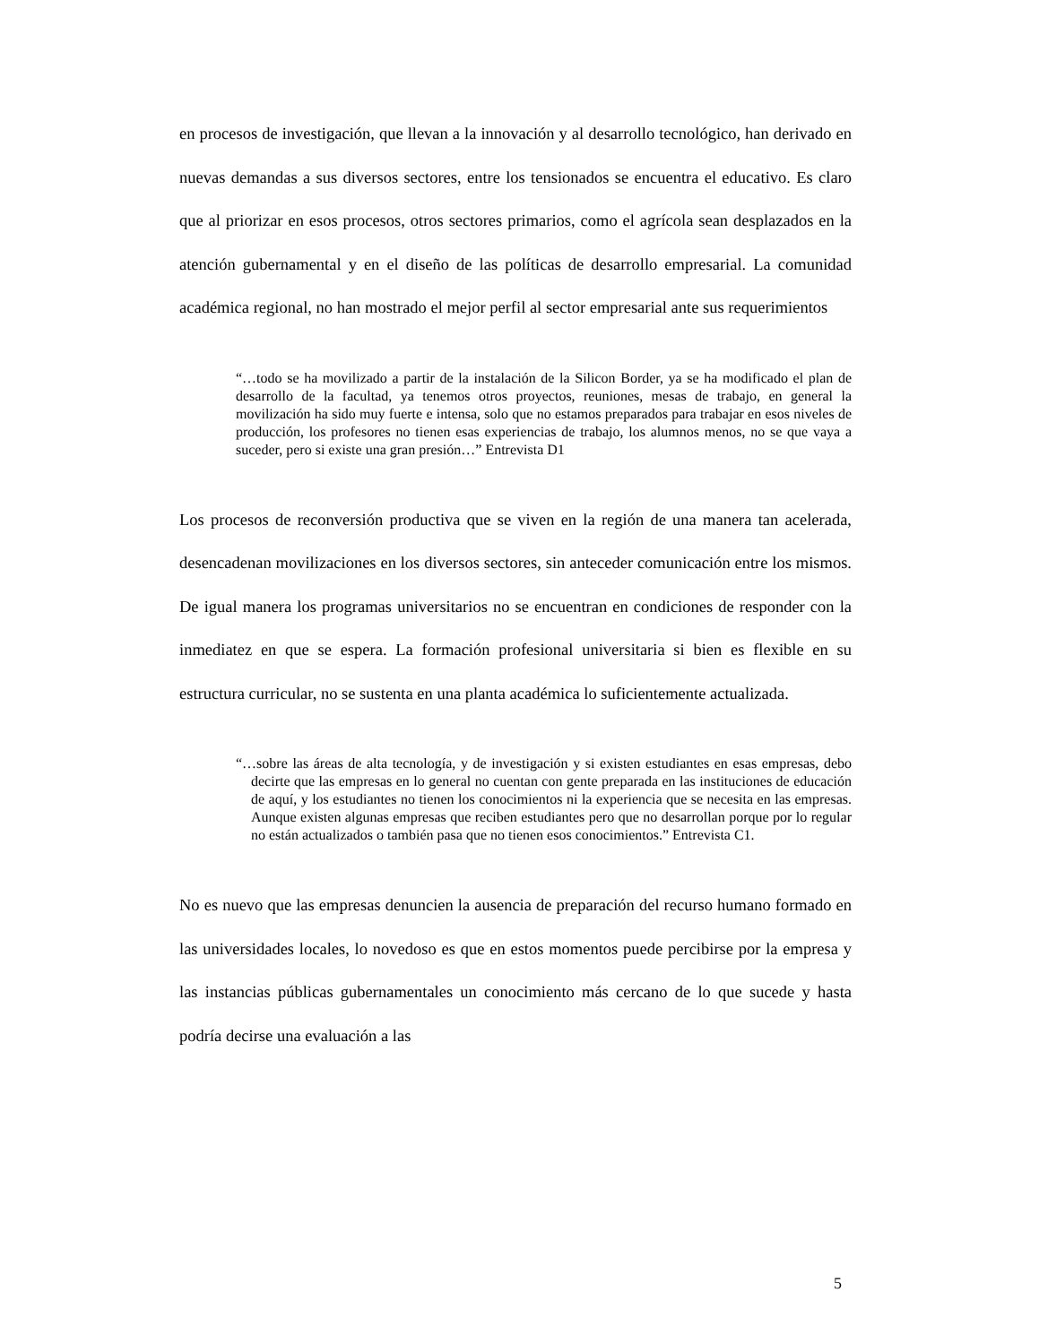en procesos de investigación, que llevan a la innovación y al desarrollo tecnológico, han derivado en nuevas demandas a sus diversos sectores, entre los tensionados se encuentra el educativo. Es claro que al priorizar en esos procesos, otros sectores primarios, como el agrícola sean desplazados en la atención gubernamental y en el diseño de las políticas de desarrollo empresarial. La comunidad académica regional, no han mostrado el mejor perfil al sector empresarial ante sus requerimientos
“…todo se ha movilizado a partir de la instalación de la Silicon Border, ya se ha modificado el plan de desarrollo de la facultad, ya tenemos otros proyectos, reuniones, mesas de trabajo, en general la movilización ha sido muy fuerte e intensa, solo que no estamos preparados para trabajar en esos niveles de producción, los profesores no tienen esas experiencias de trabajo, los alumnos menos, no se que vaya a suceder, pero si existe una gran presión…” Entrevista D1
Los procesos de reconversión productiva que se viven en la región de una manera tan acelerada, desencadenan movilizaciones en los diversos sectores, sin anteceder comunicación entre los mismos. De igual manera los programas universitarios no se encuentran en condiciones de responder con la inmediatez en que se espera. La formación profesional universitaria si bien es flexible en su estructura curricular, no se sustenta en una planta académica lo suficientemente actualizada.
“…sobre las áreas de alta tecnología, y de investigación y si existen estudiantes en esas empresas, debo decirte que las empresas en lo general no cuentan con gente preparada en las instituciones de educación de aquí, y los estudiantes no tienen los conocimientos ni la experiencia que se necesita en las empresas. Aunque existen algunas empresas que reciben estudiantes pero que no desarrollan porque por lo regular no están actualizados o también pasa que no tienen esos conocimientos.” Entrevista C1.
No es nuevo que las empresas denuncien la ausencia de preparación del recurso humano formado en las universidades locales, lo novedoso es que en estos momentos puede percibirse por la empresa y las instancias públicas gubernamentales un conocimiento más cercano de lo que sucede y hasta podría decirse una evaluación a las
5